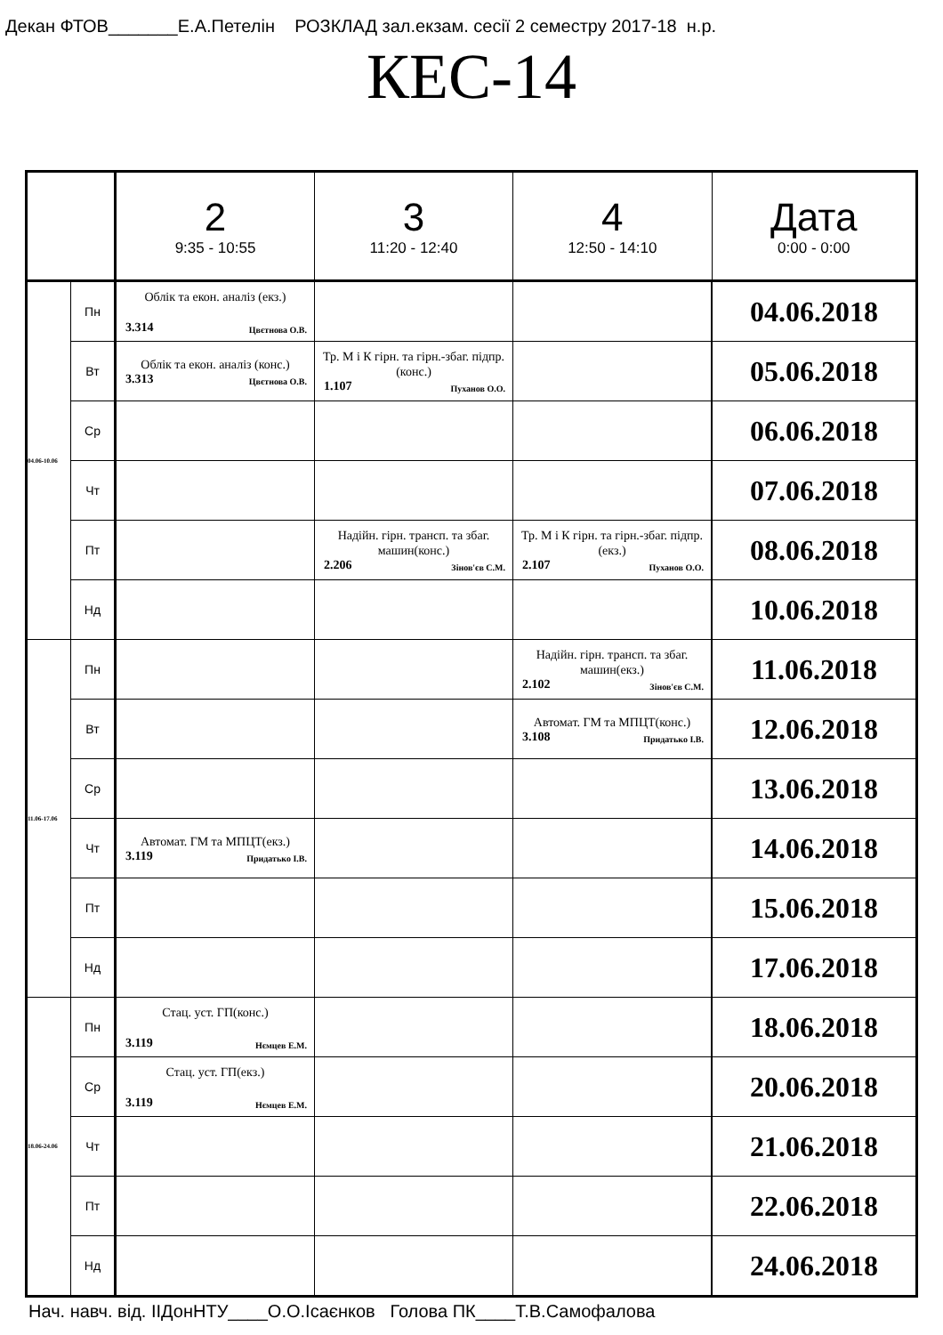Декан ФТОВ_______Е.А.Петелін РОЗКЛАД зал.екзам. сесії 2 семестру 2017-18 н.р.
КЕС-14
| | | 2 9:35 - 10:55 | 3 11:20 - 12:40 | 4 12:50 - 14:10 | Дата 0:00 - 0:00 |
| --- | --- | --- | --- | --- | --- |
| 04.06-10.06 | Пн | Облік та екон. аналіз (екз.) 3.314 Цвєтнова О.В. | | | 04.06.2018 |
| | Вт | Облік та екон. аналіз (конс.) 3.313 Цвєтнова О.В. | Тр. М і К гірн. та гірн.-збаг. підпр.(конс.) 1.107 Пуханов О.О. | | 05.06.2018 |
| | Ср | | | | 06.06.2018 |
| | Чт | | | | 07.06.2018 |
| | Пт | | Надійн. гірн. трансп. та збаг. машин(конс.) 2.206 Зінов'єв С.М. | Тр. М і К гірн. та гірн.-збаг. підпр.(екз.) 2.107 Пуханов О.О. | 08.06.2018 |
| | Нд | | | | 10.06.2018 |
| 11.06-17.06 | Пн | | | Надійн. гірн. трансп. та збаг. машин(екз.) 2.102 Зінов'єв С.М. | 11.06.2018 |
| | Вт | | | Автомат. ГМ та МПЦТ(конс.) 3.108 Придатько І.В. | 12.06.2018 |
| | Ср | | | | 13.06.2018 |
| | Чт | Автомат. ГМ та МПЦТ(екз.) 3.119 Придатько І.В. | | | 14.06.2018 |
| | Пт | | | | 15.06.2018 |
| | Нд | | | | 17.06.2018 |
| 18.06-24.06 | Пн | Стац. уст. ГП(конс.) 3.119 Нємцев Е.М. | | | 18.06.2018 |
| | Ср | Стац. уст. ГП(екз.) 3.119 Нємцев Е.М. | | | 20.06.2018 |
| | Чт | | | | 21.06.2018 |
| | Пт | | | | 22.06.2018 |
| | Нд | | | | 24.06.2018 |
Нач. навч. від. ІІДонНТУ____О.О.Ісаєнков Голова ПК____Т.В.Самофалова